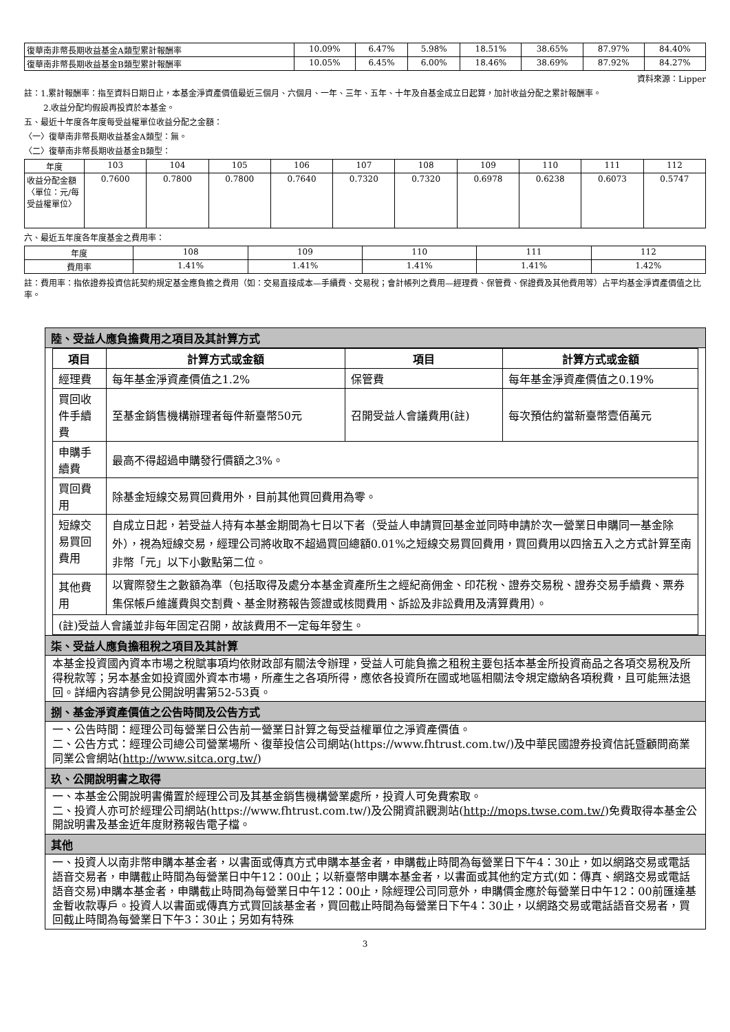| 復華南非幣長期收益基金A類型累計報酬率 | 10.09% | 6.47% | 5.98% | 18.51% | 38.65% | 87.97% | 84.40% |
| 復華南非幣長期收益基金B類型累計報酬率 | 10.05% | 6.45% | 6.00% | 18.46% | 38.69% | 87.92% | 84.27% |
資料來源：Lipper
註：1.累計報酬率：指至資料日期日止，本基金淨資產價值最近三個月、六個月、一年、三年、五年、十年及自基金成立日起算，加計收益分配之累計報酬率。
2.收益分配均假設再投資於本基金。
五、最近十年度各年度每受益權單位收益分配之金額：
〈一〉復華南非幣長期收益基金A類型：無。
〈二〉復華南非幣長期收益基金B類型：
| 年度 | 103 | 104 | 105 | 106 | 107 | 108 | 109 | 110 | 111 | 112 |
| 收益分配金額〈單位：元/每受益權單位〉 | 0.7600 | 0.7800 | 0.7800 | 0.7640 | 0.7320 | 0.7320 | 0.6978 | 0.6238 | 0.6073 | 0.5747 |
六、最近五年度各年度基金之費用率：
| 年度 | 108 | 109 | 110 | 111 | 112 |
| 費用率 | 1.41% | 1.41% | 1.41% | 1.41% | 1.42% |
註：費用率：指依證券投資信託契約規定基金應負擔之費用（如：交易直接成本—手續費、交易稅；會計帳列之費用—經理費、保管費、保證費及其他費用等）占平均基金淨資產價值之比率。
陸、受益人應負擔費用之項目及其計算方式
| 項目 | 計算方式或金額 | 項目 | 計算方式或金額 |
| --- | --- | --- | --- |
| 經理費 | 每年基金淨資產價值之1.2% | 保管費 | 每年基金淨資產價值之0.19% |
| 買回收件手續費 | 至基金銷售機構辦理者每件新臺幣50元 | 召開受益人會議費用(註) | 每次預估約當新臺幣壹佰萬元 |
| 申購手續費 | 最高不得超過申購發行價額之3%。 | | |
| 買回費用 | 除基金短線交易買回費用外，目前其他買回費用為零。 | | |
| 短線交易買回費用 | 自成立日起，若受益人持有本基金期間為七日以下者（受益人申請買回基金並同時申請於次一營業日申購同一基金除外），視為短線交易，經理公司將收取不超過買回總額0.01%之短線交易買回費用，買回費用以四捨五入之方式計算至南非幣「元」以下小數點第二位。 | | |
| 其他費用 | 以實際發生之數額為準（包括取得及處分本基金資產所生之經紀商佣金、印花稅、證券交易稅、證券交易手續費、票券集保帳戶維護費與交割費、基金財務報告簽證或核閱費用、訴訟及非訟費用及清算費用）。 | | |
| (註)受益人會議並非每年固定召開，故該費用不一定每年發生。 | | | |
柒、受益人應負擔租稅之項目及其計算
本基金投資國內資本市場之稅賦事項均依財政部有關法令辦理，受益人可能負擔之租稅主要包括本基金所投資商品之各項交易稅及所得稅款等；另本基金如投資國外資本市場，所產生之各項所得，應依各投資所在國或地區相關法令規定繳納各項稅費，且可能無法退回。詳細內容請參見公開說明書第52-53頁。
捌、基金淨資產價值之公告時間及公告方式
一、公告時間：經理公司每營業日公告前一營業日計算之每受益權單位之淨資產價值。
二、公告方式：經理公司總公司營業場所、復華投信公司網站(https://www.fhtrust.com.tw/)及中華民國證券投資信託暨顧問商業同業公會網站(http://www.sitca.org.tw/)
玖、公開說明書之取得
一、本基金公開說明書備置於經理公司及其基金銷售機構營業處所，投資人可免費索取。
二、投資人亦可於經理公司網站(https://www.fhtrust.com.tw/)及公開資訊觀測站(http://mops.twse.com.tw/)免費取得本基金公開說明書及基金近年度財務報告電子檔。
其他
一、投資人以南非幣申購本基金者，以書面或傳真方式申購本基金者，申購截止時間為每營業日下午4：30止，如以網路交易或電話語音交易者，申購截止時間為每營業日中午12：00止；以新臺幣申購本基金者，以書面或其他約定方式(如：傳真、網路交易或電話語音交易)申購本基金者，申購截止時間為每營業日中午12：00止，除經理公司同意外，申購價金應於每營業日中午12：00前匯達基金暫收款專戶。投資人以書面或傳真方式買回該基金者，買回截止時間為每營業日下午4：30止，以網路交易或電話語音交易者，買回截止時間為每營業日下午3：30止；另如有特殊
3